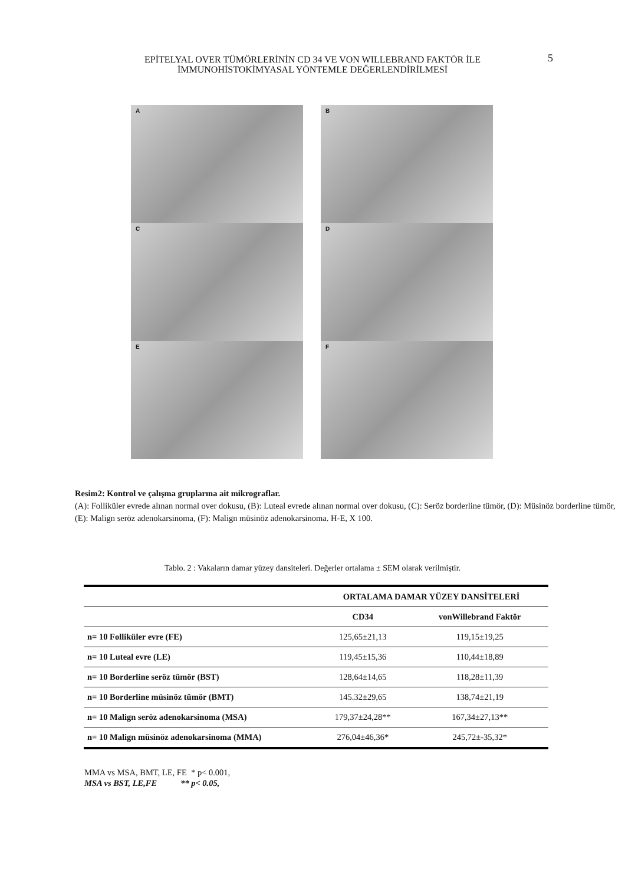5
EPİTELYAL OVER TÜMÖRLERİNİN CD 34 VE VON WILLEBRAND FAKTÖR İLE
İMMUNOHİSTOKİMYASAL YÖNTEMLE DEĞERLENDİRİLMESİ
A
B
C
D
E
F
Resim2: Kontrol ve çalışma gruplarına ait mikrograflar.
(A): Folliküler evrede alınan normal over dokusu, (B): Luteal evrede alınan normal over dokusu, (C): Seröz borderline tümör, (D): Müsinöz borderline tümör, (E): Malign seröz adenokarsinoma, (F): Malign müsinöz adenokarsinoma. H-E, X 100.
Tablo. 2 : Vakaların damar yüzey dansiteleri. Değerler ortalama ± SEM olarak verilmiştir.
| | ORTALAMA DAMAR YÜZEY DANSİTELERİ | |
| --- | --- | --- |
| | CD34 | vonWillebrand Faktör |
| n= 10 Folliküler evre (FE) | 125,65±21,13 | 119,15±19,25 |
| n= 10 Luteal evre (LE) | 119,45±15,36 | 110,44±18,89 |
| n= 10 Borderline seröz tümör (BST) | 128,64±14,65 | 118,28±11,39 |
| n= 10 Borderline müsinöz tümör (BMT) | 145.32±29,65 | 138,74±21,19 |
| n= 10 Malign seröz adenokarsinoma (MSA) | 179,37±24,28** | 167,34±27,13** |
| n= 10 Malign müsinöz adenokarsinoma (MMA) | 276,04±46,36* | 245,72±-35,32* |
MMA vs MSA, BMT, LE, FE * p< 0.001,
MSA vs BST, LE,FE ** p< 0.05,